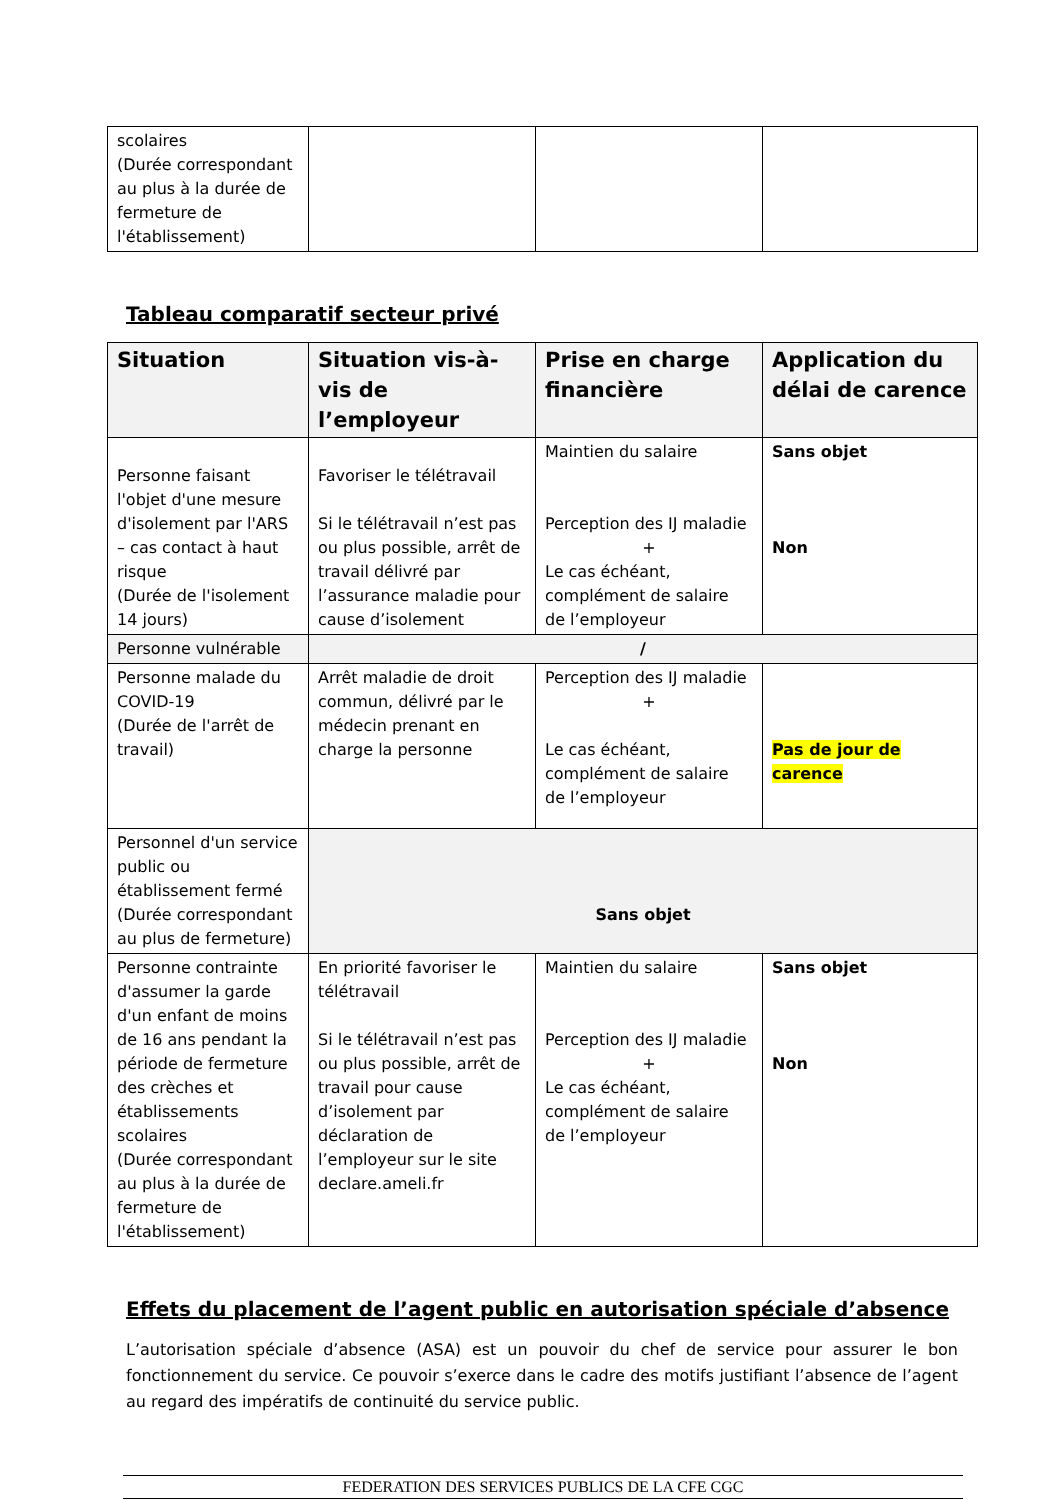| scolaires (Durée correspondant au plus à la durée de fermeture de l'établissement) | | | |
Tableau comparatif secteur privé
| Situation | Situation vis-à-vis de l’employeur | Prise en charge financière | Application du délai de carence |
| --- | --- | --- | --- |
| Personne faisant l'objet d'une mesure d'isolement par l'ARS – cas contact à haut risque (Durée de l'isolement 14 jours) | Favoriser le télétravail Si le télétravail n’est pas ou plus possible, arrêt de travail délivré par l’assurance maladie pour cause d’isolement | Maintien du salaire Perception des IJ maladie + Le cas échéant, complément de salaire de l’employeur | Sans objet Non |
| Personne vulnérable | / | | |
| Personne malade du COVID-19 (Durée de l'arrêt de travail) | Arrêt maladie de droit commun, délivré par le médecin prenant en charge la personne | Perception des IJ maladie + Le cas échéant, complément de salaire de l’employeur | Pas de jour de carence |
| Personnel d'un service public ou établissement fermé (Durée correspondant au plus de fermeture) | Sans objet | | |
| Personne contrainte d'assumer la garde d'un enfant de moins de 16 ans pendant la période de fermeture des crèches et établissements scolaires (Durée correspondant au plus à la durée de fermeture de l'établissement) | En priorité favoriser le télétravail Si le télétravail n’est pas ou plus possible, arrêt de travail pour cause d’isolement par déclaration de l’employeur sur le site declare.ameli.fr | Maintien du salaire Perception des IJ maladie + Le cas échéant, complément de salaire de l’employeur | Sans objet Non |
Effets du placement de l’agent public en autorisation spéciale d’absence
L’autorisation spéciale d’absence (ASA) est un pouvoir du chef de service pour assurer le bon fonctionnement du service. Ce pouvoir s’exerce dans le cadre des motifs justifiant l’absence de l’agent au regard des impératifs de continuité du service public.
FEDERATION DES SERVICES PUBLICS DE LA CFE CGC